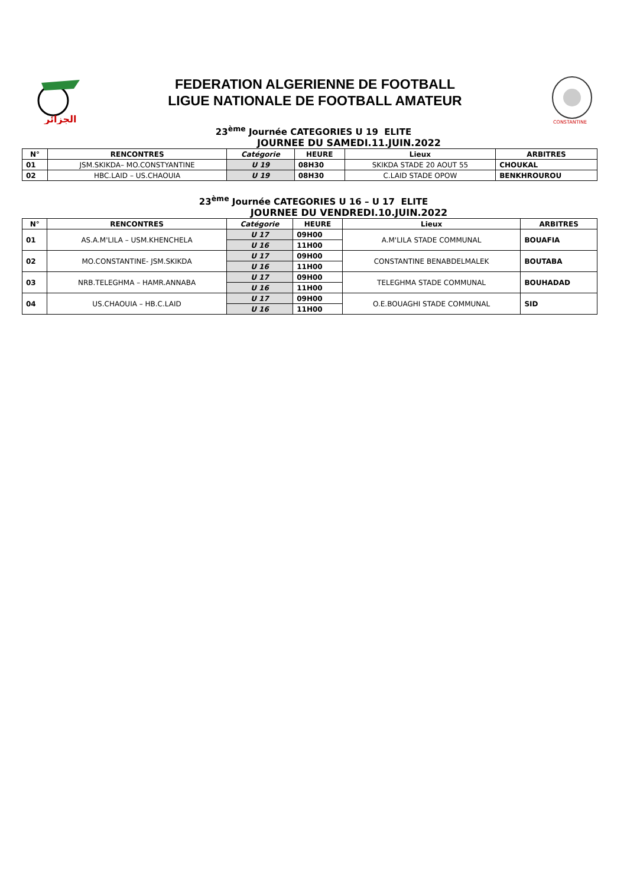الجزائر
FEDERATION ALGERIENNE DE FOOTBALL
LIGUE NATIONALE DE FOOTBALL AMATEUR
CONSTANTINE
23<sup>ème</sup> Journée CATEGORIES U 19 ELITE
JOURNEE DU SAMEDI.11.JUIN.2022
| N° | RENCONTRES | Catégorie | HEURE | Lieux | ARBITRES |
| --- | --- | --- | --- | --- | --- |
| 01 | JSM.SKIKDA– MO.CONSTYANTINE | U 19 | 08H30 | SKIKDA STADE 20 AOUT 55 | CHOUKAL |
| 02 | HBC.LAID – US.CHAOUIA | U 19 | 08H30 | C.LAID STADE OPOW | BENKHROUROU |
23<sup>ème</sup> Journée CATEGORIES U 16 – U 17 ELITE
JOURNEE DU VENDREDI.10.JUIN.2022
| N° | RENCONTRES | Catégorie | HEURE | Lieux | ARBITRES |
| --- | --- | --- | --- | --- | --- |
| 01 | AS.A.M'LILA – USM.KHENCHELA | U 17 | 09H00 | A.M'LILA STADE COMMUNAL | BOUAFIA |
| | | U 16 | 11H00 | | |
| 02 | MO.CONSTANTINE- JSM.SKIKDA | U 17 | 09H00 | CONSTANTINE BENABDELMALEK | BOUTABA |
| | | U 16 | 11H00 | | |
| 03 | NRB.TELEGHMA – HAMR.ANNABA | U 17 | 09H00 | TELEGHMA STADE COMMUNAL | BOUHADAD |
| | | U 16 | 11H00 | | |
| 04 | US.CHAOUIA – HB.C.LAID | U 17 | 09H00 | O.E.BOUAGHI STADE COMMUNAL | SID |
| | | U 16 | 11H00 | | |